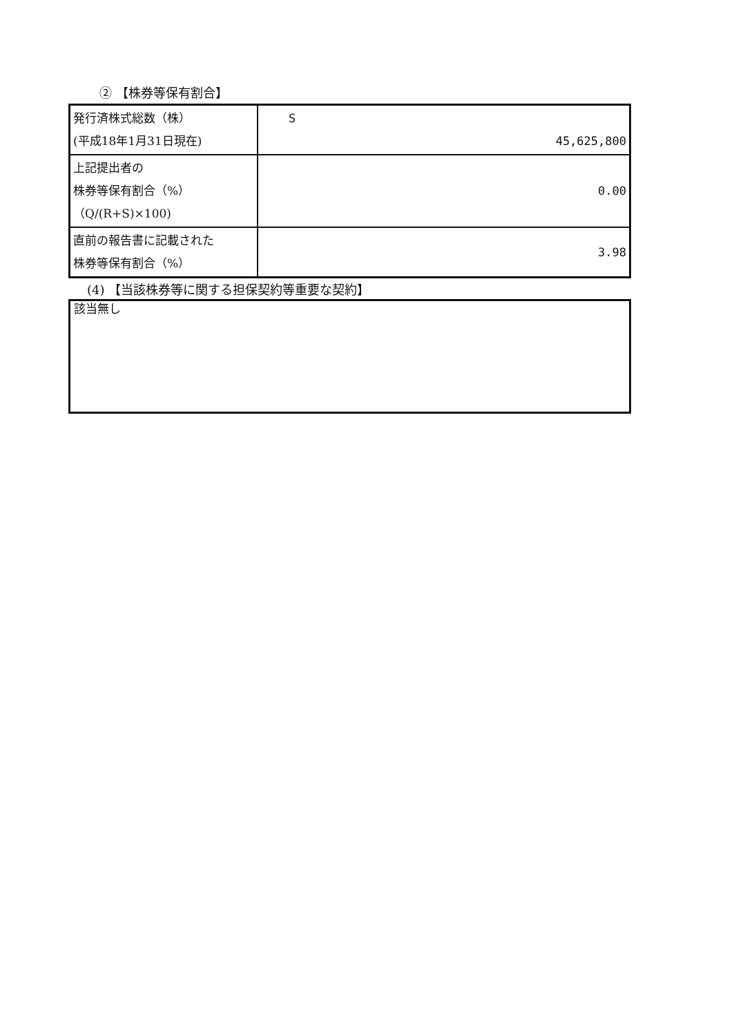② 【株券等保有割合】
| 発行済株式総数（株） (平成18年1月31日現在) | S 45,625,800 |
| 上記提出者の 株券等保有割合（%） （Q/(R+S)×100) | 0.00 |
| 直前の報告書に記載された 株券等保有割合（%） | 3.98 |
(4) 【当該株券等に関する担保契約等重要な契約】
該当無し